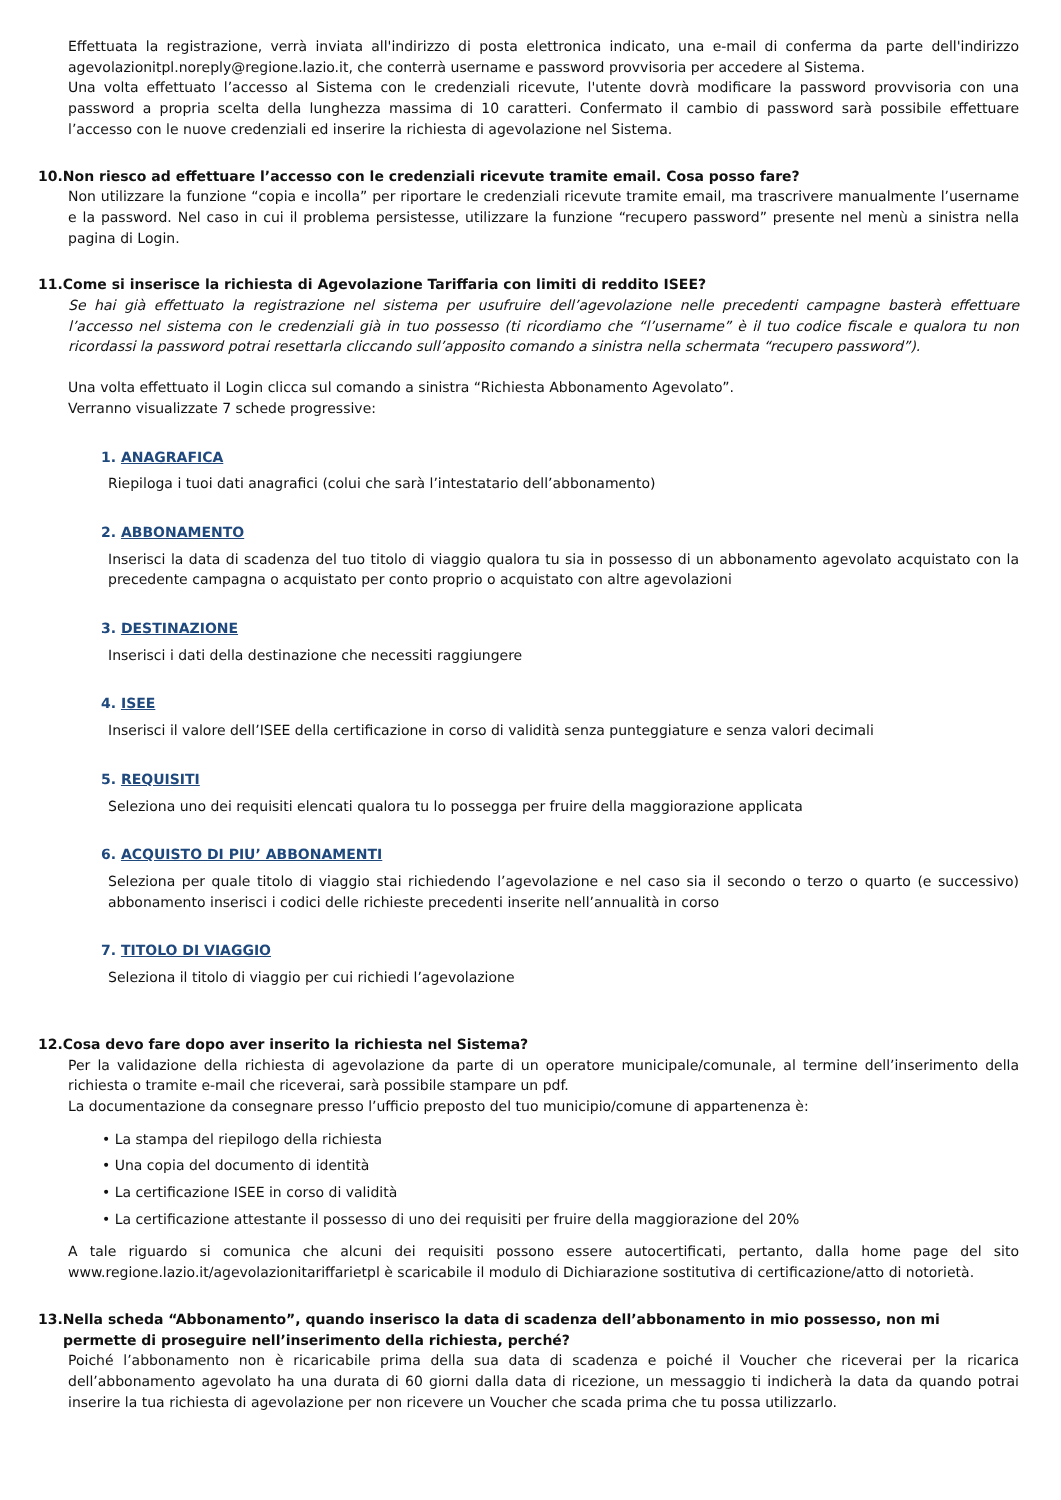Effettuata la registrazione, verrà inviata all'indirizzo di posta elettronica indicato, una e-mail di conferma da parte dell'indirizzo agevolazionitpl.noreply@regione.lazio.it, che conterrà username e password provvisoria per accedere al Sistema.
Una volta effettuato l’accesso al Sistema con le credenziali ricevute, l'utente dovrà modificare la password provvisoria con una password a propria scelta della lunghezza massima di 10 caratteri. Confermato il cambio di password sarà possibile effettuare l’accesso con le nuove credenziali ed inserire la richiesta di agevolazione nel Sistema.
10.Non riesco ad effettuare l’accesso con le credenziali ricevute tramite email. Cosa posso fare?
Non utilizzare la funzione “copia e incolla” per riportare le credenziali ricevute tramite email, ma trascrivere manualmente l’username e la password. Nel caso in cui il problema persistesse, utilizzare la funzione “recupero password” presente nel menù a sinistra nella pagina di Login.
11.Come si inserisce la richiesta di Agevolazione Tariffaria con limiti di reddito ISEE?
Se hai già effettuato la registrazione nel sistema per usufruire dell’agevolazione nelle precedenti campagne basterà effettuare l’accesso nel sistema con le credenziali già in tuo possesso (ti ricordiamo che “l’username” è il tuo codice fiscale e qualora tu non ricordassi la password potrai resettarla cliccando sull’apposito comando a sinistra nella schermata “recupero password”).
Una volta effettuato il Login clicca sul comando a sinistra “Richiesta Abbonamento Agevolato”.
Verranno visualizzate 7 schede progressive:
1. ANAGRAFICA
Riepiloga i tuoi dati anagrafici (colui che sarà l’intestatario dell’abbonamento)
2. ABBONAMENTO
Inserisci la data di scadenza del tuo titolo di viaggio qualora tu sia in possesso di un abbonamento agevolato acquistato con la precedente campagna o acquistato per conto proprio o acquistato con altre agevolazioni
3. DESTINAZIONE
Inserisci i dati della destinazione che necessiti raggiungere
4. ISEE
Inserisci il valore dell’ISEE della certificazione in corso di validità senza punteggiature e senza valori decimali
5. REQUISITI
Seleziona uno dei requisiti elencati qualora tu lo possegga per fruire della maggiorazione applicata
6. ACQUISTO DI PIU’ ABBONAMENTI
Seleziona per quale titolo di viaggio stai richiedendo l’agevolazione e nel caso sia il secondo o terzo o quarto (e successivo) abbonamento inserisci i codici delle richieste precedenti inserite nell’annualità in corso
7. TITOLO DI VIAGGIO
Seleziona il titolo di viaggio per cui richiedi l’agevolazione
12.Cosa devo fare dopo aver inserito la richiesta nel Sistema?
Per la validazione della richiesta di agevolazione da parte di un operatore municipale/comunale, al termine dell’inserimento della richiesta o tramite e-mail che riceverai, sarà possibile stampare un pdf.
La documentazione da consegnare presso l’ufficio preposto del tuo municipio/comune di appartenenza è:
• La stampa del riepilogo della richiesta
• Una copia del documento di identità
• La certificazione ISEE in corso di validità
• La certificazione attestante il possesso di uno dei requisiti per fruire della maggiorazione del 20%
A tale riguardo si comunica che alcuni dei requisiti possono essere autocertificati, pertanto, dalla home page del sito www.regione.lazio.it/agevolazionitariffarietpl è scaricabile il modulo di Dichiarazione sostitutiva di certificazione/atto di notorietà.
13.Nella scheda “Abbonamento”, quando inserisco la data di scadenza dell’abbonamento in mio possesso, non mi
permette di proseguire nell’inserimento della richiesta, perché?
Poiché l’abbonamento non è ricaricabile prima della sua data di scadenza e poiché il Voucher che riceverai per la ricarica dell’abbonamento agevolato ha una durata di 60 giorni dalla data di ricezione, un messaggio ti indicherà la data da quando potrai inserire la tua richiesta di agevolazione per non ricevere un Voucher che scada prima che tu possa utilizzarlo.